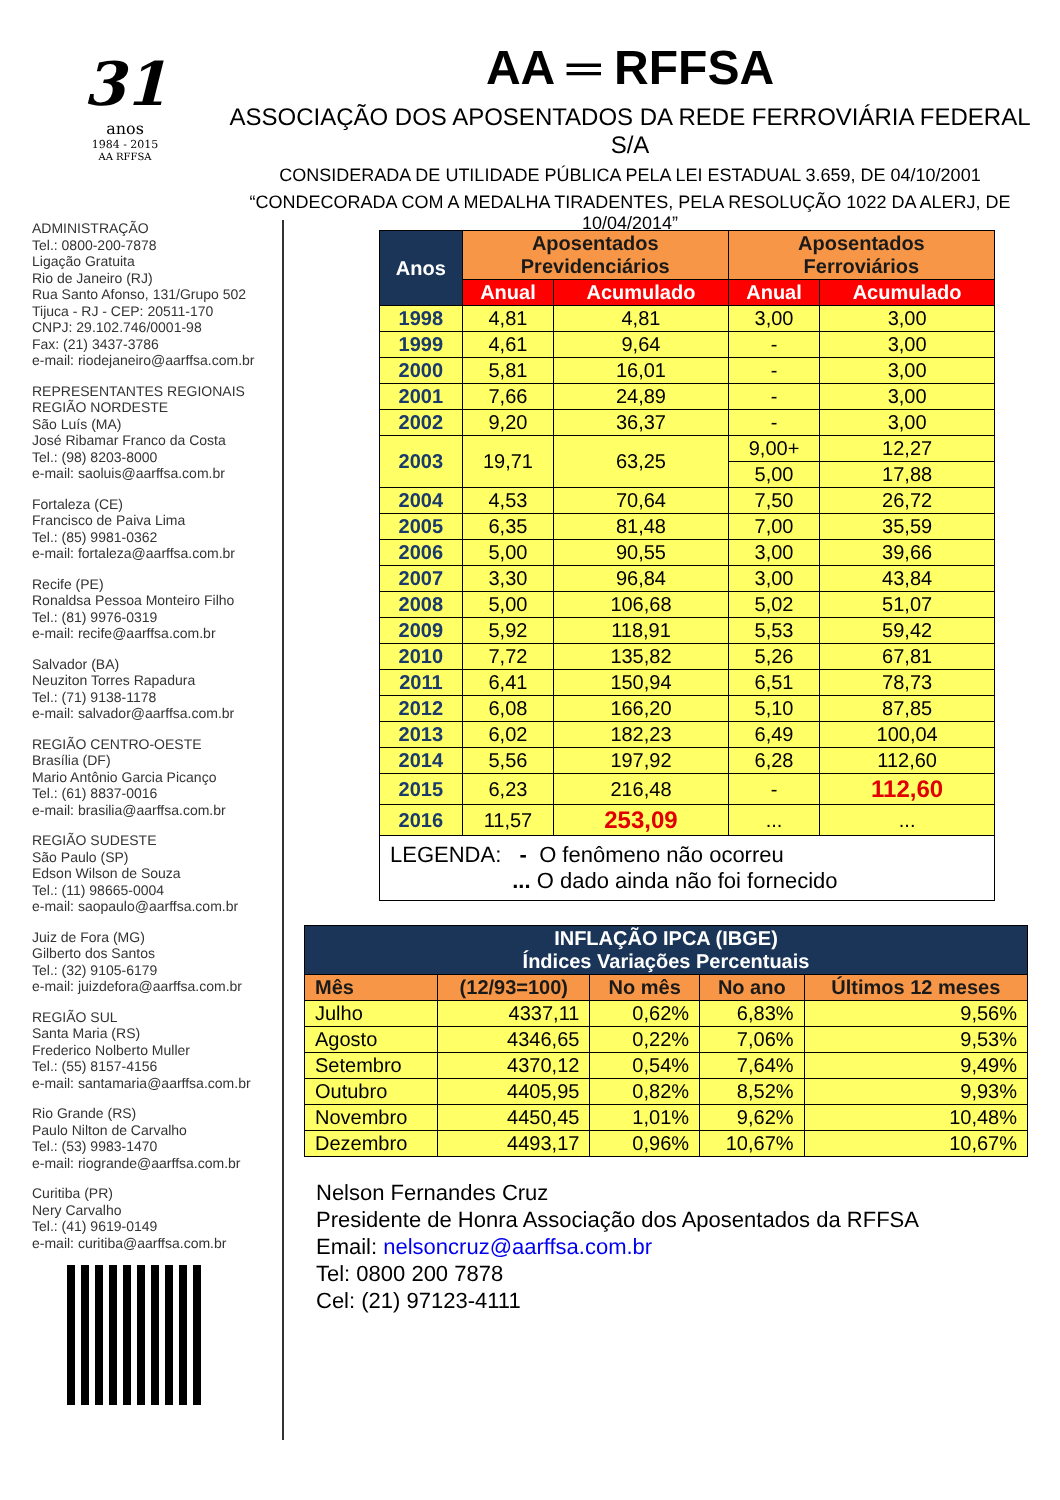31
anos
1984 - 2015
AA RFFSA
AA ═ RFFSA
ASSOCIAÇÃO DOS APOSENTADOS DA REDE FERROVIÁRIA FEDERAL S/A
CONSIDERADA DE UTILIDADE PÚBLICA PELA LEI ESTADUAL 3.659, DE 04/10/2001
“CONDECORADA COM A MEDALHA TIRADENTES, PELA RESOLUÇÃO 1022 DA ALERJ, DE 10/04/2014”
ADMINISTRAÇÃO
Tel.: 0800-200-7878
Ligação Gratuita
Rio de Janeiro (RJ)
Rua Santo Afonso, 131/Grupo 502
Tijuca - RJ - CEP: 20511-170
CNPJ: 29.102.746/0001-98
Fax: (21) 3437-3786
e-mail: riodejaneiro@aarffsa.com.br
REPRESENTANTES REGIONAIS
REGIÃO NORDESTE
São Luís (MA)
José Ribamar Franco da Costa
Tel.: (98) 8203-8000
e-mail: saoluis@aarffsa.com.br
Fortaleza (CE)
Francisco de Paiva Lima
Tel.: (85) 9981-0362
e-mail: fortaleza@aarffsa.com.br
Recife (PE)
Ronaldsa Pessoa Monteiro Filho
Tel.: (81) 9976-0319
e-mail: recife@aarffsa.com.br
Salvador (BA)
Neuziton Torres Rapadura
Tel.: (71) 9138-1178
e-mail: salvador@aarffsa.com.br
REGIÃO CENTRO-OESTE
Brasília (DF)
Mario Antônio Garcia Picanço
Tel.: (61) 8837-0016
e-mail: brasilia@aarffsa.com.br
REGIÃO SUDESTE
São Paulo (SP)
Edson Wilson de Souza
Tel.: (11) 98665-0004
e-mail: saopaulo@aarffsa.com.br
Juiz de Fora (MG)
Gilberto dos Santos
Tel.: (32) 9105-6179
e-mail: juizdefora@aarffsa.com.br
REGIÃO SUL
Santa Maria (RS)
Frederico Nolberto Muller
Tel.: (55) 8157-4156
e-mail: santamaria@aarffsa.com.br
Rio Grande (RS)
Paulo Nilton de Carvalho
Tel.: (53) 9983-1470
e-mail: riogrande@aarffsa.com.br
Curitiba (PR)
Nery Carvalho
Tel.: (41) 9619-0149
e-mail: curitiba@aarffsa.com.br
| Anos | Aposentados Previdenciários | | Aposentados Ferroviários | |
| --- | --- | --- | --- | --- |
| | Anual | Acumulado | Anual | Acumulado |
| 1998 | 4,81 | 4,81 | 3,00 | 3,00 |
| 1999 | 4,61 | 9,64 | - | 3,00 |
| 2000 | 5,81 | 16,01 | - | 3,00 |
| 2001 | 7,66 | 24,89 | - | 3,00 |
| 2002 | 9,20 | 36,37 | - | 3,00 |
| 2003 | 19,71 | 63,25 | 9,00+ | 12,27 |
| | | | 5,00 | 17,88 |
| 2004 | 4,53 | 70,64 | 7,50 | 26,72 |
| 2005 | 6,35 | 81,48 | 7,00 | 35,59 |
| 2006 | 5,00 | 90,55 | 3,00 | 39,66 |
| 2007 | 3,30 | 96,84 | 3,00 | 43,84 |
| 2008 | 5,00 | 106,68 | 5,02 | 51,07 |
| 2009 | 5,92 | 118,91 | 5,53 | 59,42 |
| 2010 | 7,72 | 135,82 | 5,26 | 67,81 |
| 2011 | 6,41 | 150,94 | 6,51 | 78,73 |
| 2012 | 6,08 | 166,20 | 5,10 | 87,85 |
| 2013 | 6,02 | 182,23 | 6,49 | 100,04 |
| 2014 | 5,56 | 197,92 | 6,28 | 112,60 |
| 2015 | 6,23 | 216,48 | - | 112,60 |
| 2016 | 11,57 | 253,09 | ... | ... |
| LEGENDA: - O fenômeno não ocorreu ... O dado ainda não foi fornecido | | | | |
| INFLAÇÃO IPCA (IBGE) Índices Variações Percentuais | | | | |
| --- | --- | --- | --- | --- |
| Mês | (12/93=100) | No mês | No ano | Últimos 12 meses |
| Julho | 4337,11 | 0,62% | 6,83% | 9,56% |
| Agosto | 4346,65 | 0,22% | 7,06% | 9,53% |
| Setembro | 4370,12 | 0,54% | 7,64% | 9,49% |
| Outubro | 4405,95 | 0,82% | 8,52% | 9,93% |
| Novembro | 4450,45 | 1,01% | 9,62% | 10,48% |
| Dezembro | 4493,17 | 0,96% | 10,67% | 10,67% |
Nelson Fernandes Cruz
Presidente de Honra Associação dos Aposentados da RFFSA
Email: nelsoncruz@aarffsa.com.br
Tel: 0800 200 7878
Cel: (21) 97123-4111